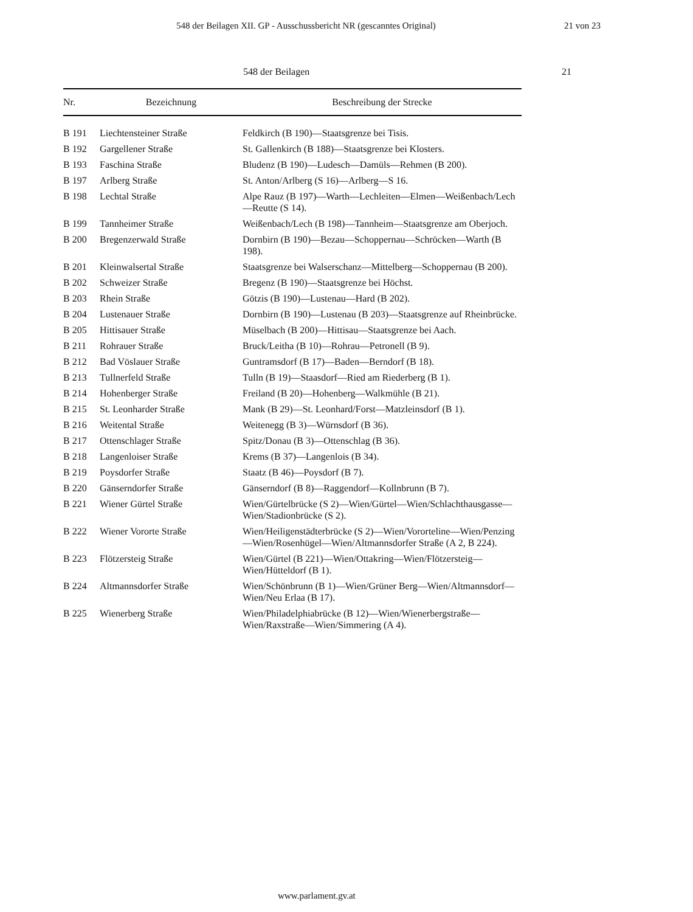548 der Beilagen XII. GP - Ausschussbericht NR (gescanntes Original) 21 von 23
548 der Beilagen 21
| Nr. | Bezeichnung | Beschreibung der Strecke |
| --- | --- | --- |
| B 191 | Liechtensteiner Straße | Feldkirch (B 190)—Staatsgrenze bei Tisis. |
| B 192 | Gargellener Straße | St. Gallenkirch (B 188)—Staatsgrenze bei Klosters. |
| B 193 | Faschina Straße | Bludenz (B 190)—Ludesch—Damüls—Rehmen (B 200). |
| B 197 | Arlberg Straße | St. Anton/Arlberg (S 16)—Arlberg—S 16. |
| B 198 | Lechtal Straße | Alpe Rauz (B 197)—Warth—Lechleiten—Elmen—Weißenbach/Lech—Reutte (S 14). |
| B 199 | Tannheimer Straße | Weißenbach/Lech (B 198)—Tannheim—Staatsgrenze am Oberjoch. |
| B 200 | Bregenzerwald Straße | Dornbirn (B 190)—Bezau—Schoppernau—Schröcken—Warth (B 198). |
| B 201 | Kleinwalsertal Straße | Staatsgrenze bei Walserschanz—Mittelberg—Schoppernau (B 200). |
| B 202 | Schweizer Straße | Bregenz (B 190)—Staatsgrenze bei Höchst. |
| B 203 | Rhein Straße | Götzis (B 190)—Lustenau—Hard (B 202). |
| B 204 | Lustenauer Straße | Dornbirn (B 190)—Lustenau (B 203)—Staatsgrenze auf Rheinbrücke. |
| B 205 | Hittisauer Straße | Müselbach (B 200)—Hittisau—Staatsgrenze bei Aach. |
| B 211 | Rohrauer Straße | Bruck/Leitha (B 10)—Rohrau—Petronell (B 9). |
| B 212 | Bad Vöslauer Straße | Guntramsdorf (B 17)—Baden—Berndorf (B 18). |
| B 213 | Tullnerfeld Straße | Tulln (B 19)—Staasdorf—Ried am Riederberg (B 1). |
| B 214 | Hohenberger Straße | Freiland (B 20)—Hohenberg—Walkmühle (B 21). |
| B 215 | St. Leonharder Straße | Mank (B 29)—St. Leonhard/Forst—Matzleinsdorf (B 1). |
| B 216 | Weitental Straße | Weitenegg (B 3)—Würnsdorf (B 36). |
| B 217 | Ottenschlager Straße | Spitz/Donau (B 3)—Ottenschlag (B 36). |
| B 218 | Langenloiser Straße | Krems (B 37)—Langenlois (B 34). |
| B 219 | Poysdorfer Straße | Staatz (B 46)—Poysdorf (B 7). |
| B 220 | Gänserndorfer Straße | Gänserndorf (B 8)—Raggendorf—Kollnbrunn (B 7). |
| B 221 | Wiener Gürtel Straße | Wien/Gürtelbrücke (S 2)—Wien/Gürtel—Wien/Schlachthausgasse—Wien/Stadionbrücke (S 2). |
| B 222 | Wiener Vororte Straße | Wien/Heiligenstädterbrücke (S 2)—Wien/Vororteline—Wien/Penzing—Wien/Rosenhügel—Wien/Altmannsdorfer Straße (A 2, B 224). |
| B 223 | Flötzersteig Straße | Wien/Gürtel (B 221)—Wien/Ottakring—Wien/Flötzersteig—Wien/Hütteldorf (B 1). |
| B 224 | Altmannsdorfer Straße | Wien/Schönbrunn (B 1)—Wien/Grüner Berg—Wien/Altmannsdorf—Wien/Neu Erlaa (B 17). |
| B 225 | Wienerberg Straße | Wien/Philadelphiabrücke (B 12)—Wien/Wienerbergstraße—Wien/Raxstraße—Wien/Simmering (A 4). |
www.parlament.gv.at